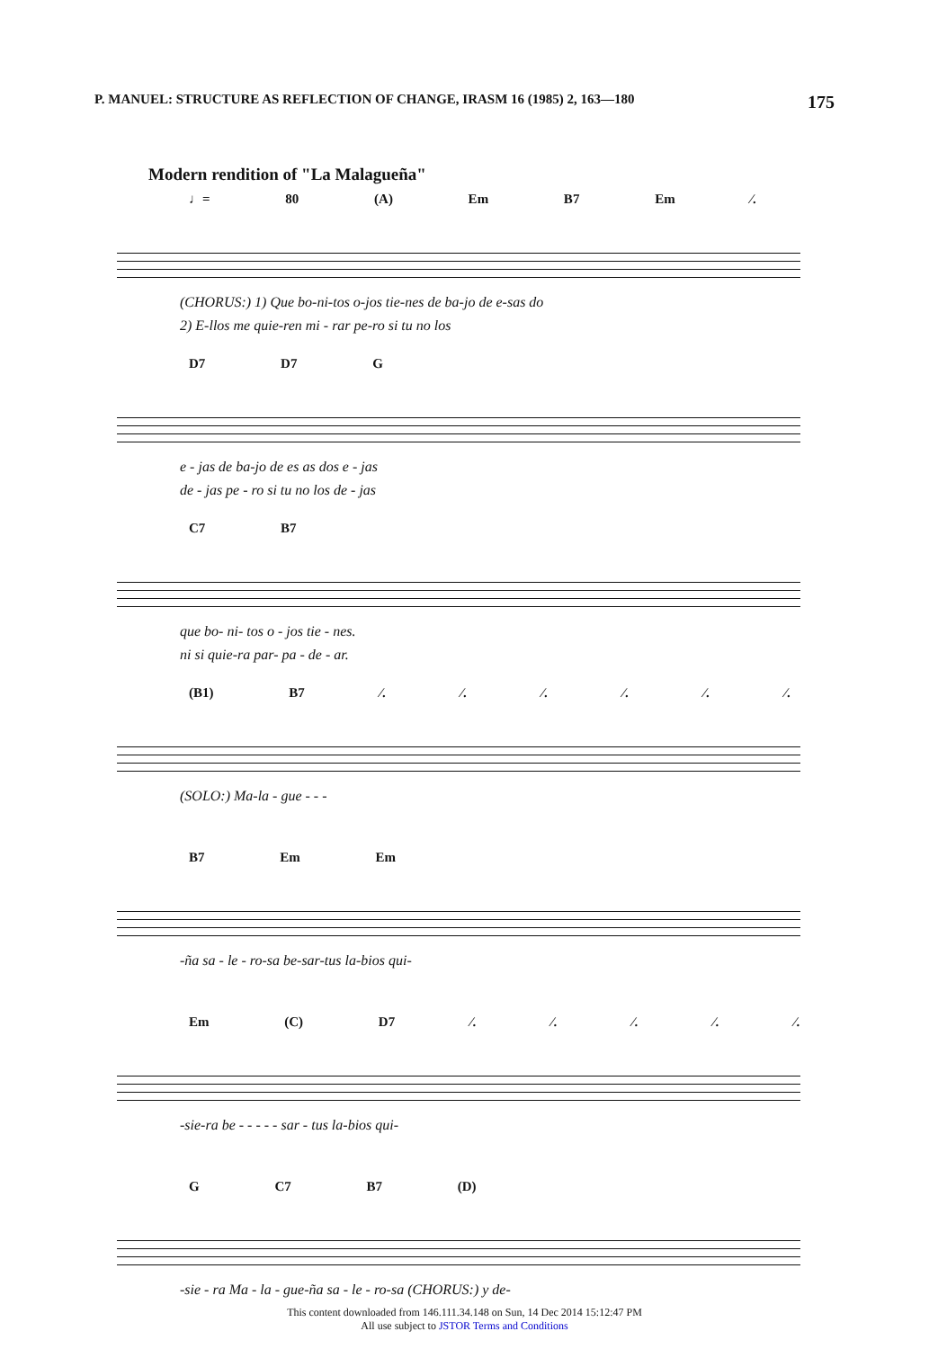P. MANUEL: STRUCTURE AS REFLECTION OF CHANGE, IRASM 16 (1985) 2, 163—180 175
Modern rendition of "La Malagueña"
♩= 80 (A) Em B7 Em ⁄.
(CHORUS:) 1) Que bo-ni-tos o-jos tie-nes de ba-jo de e-sas do
2) E-llos me quie-ren mi - rar pe-ro si tu no los
D7 D7 G
e - jas de ba-jo de es as dos e - jas
de - jas pe - ro si tu no los de - jas
C7 B7
que bo- ni- tos o - jos tie - nes.
ni si quie-ra par- pa - de - ar.
(B1) B7 ⁄. ⁄. ⁄. ⁄. ⁄. ⁄.
(SOLO:) Ma-la - gue - - -
B7 Em Em
-ña sa - le - ro-sa be-sar-tus la-bios qui-
Em (C) D7 ⁄. ⁄. ⁄. ⁄. ⁄.
-sie-ra be - - - - - sar - tus la-bios qui-
G C7 B7 (D)
-sie - ra Ma - la - gue-ña sa - le - ro-sa (CHORUS:) y de-
This content downloaded from 146.111.34.148 on Sun, 14 Dec 2014 15:12:47 PM
All use subject to JSTOR Terms and Conditions